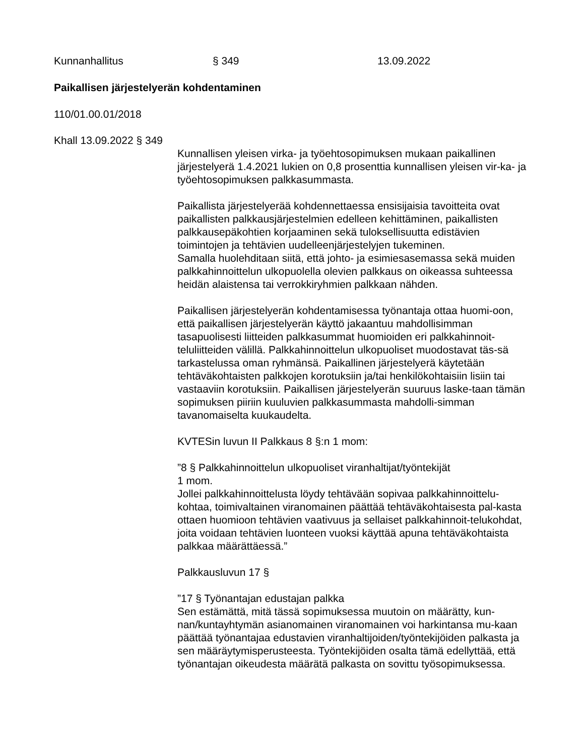Kunnanhallitus § 349 13.09.2022
Paikallisen järjestelyerän kohdentaminen
110/01.00.01/2018
Khall 13.09.2022 § 349
Kunnallisen yleisen virka- ja työehtosopimuksen mukaan paikallinen järjestelyerä 1.4.2021 lukien on 0,8 prosenttia kunnallisen yleisen vir-ka- ja työehtosopimuksen palkkasummasta.
Paikallista järjestelyerää kohdennettaessa ensisijaisia tavoitteita ovat paikallisten palkkausjärjestelmien edelleen kehittäminen, paikallisten palkkausepäkohtien korjaaminen sekä tuloksellisuutta edistävien toimintojen ja tehtävien uudelleenjärjestelyjen tukeminen.
Samalla huolehditaan siitä, että johto- ja esimiesasemassa sekä muiden palkkahinnoittelun ulkopuolella olevien palkkaus on oikeassa suhteessa heidän alaistensa tai verrokkiryhmien palkkaan nähden.
Paikallisen järjestelyerän kohdentamisessa työnantaja ottaa huomi-oon, että paikallisen järjestelyerän käyttö jakaantuu mahdollisimman tasapuolisesti liitteiden palkkasummat huomioiden eri palkkahinnoit-teluliitteiden välillä. Palkkahinnoittelun ulkopuoliset muodostavat täs-sä tarkastelussa oman ryhmänsä. Paikallinen järjestelyerä käytetään tehtäväkohtaisten palkkojen korotuksiin ja/tai henkilökohtaisiin lisiin tai vastaaviin korotuksiin. Paikallisen järjestelyerän suuruus laske-taan tämän sopimuksen piiriin kuuluvien palkkasummasta mahdolli-simman tavanomaiselta kuukaudelta.
KVTESin luvun II Palkkaus 8 §:n 1 mom:
”8 § Palkkahinnoittelun ulkopuoliset viranhaltijat/työntekijät
1 mom.
Jollei palkkahinnoittelusta löydy tehtävään sopivaa palkkahinnoittelu-kohtaa, toimivaltainen viranomainen päättää tehtäväkohtaisesta pal-kasta ottaen huomioon tehtävien vaativuus ja sellaiset palkkahinnoit-telukohdat, joita voidaan tehtävien luonteen vuoksi käyttää apuna tehtäväkohtaista palkkaa määrättäessä.”
Palkkausluvun 17 §
”17 § Työnantajan edustajan palkka
Sen estämättä, mitä tässä sopimuksessa muutoin on määrätty, kun-nan/kuntayhtymän asianomainen viranomainen voi harkintansa mu-kaan päättää työnantajaa edustavien viranhaltijoiden/työntekijöiden palkasta ja sen määräytymisperusteesta. Työntekijöiden osalta tämä edellyttää, että työnantajan oikeudesta määrätä palkasta on sovittu työsopimuksessa.